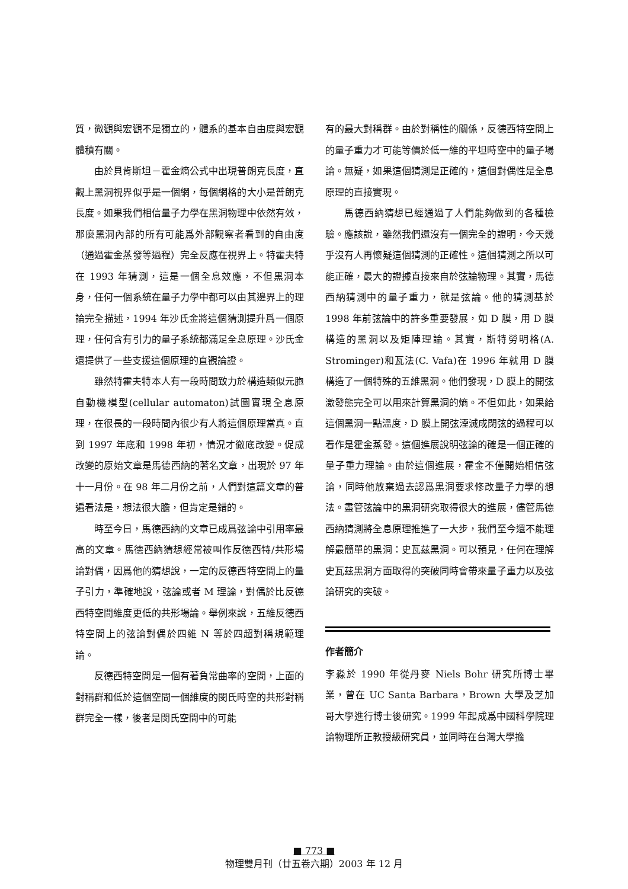質，微觀與宏觀不是獨立的，體系的基本自由度與宏觀體積有關。
由於貝肯斯坦－霍金熵公式中出現普朗克長度，直觀上黑洞視界似乎是一個網，每個網格的大小是普朗克長度。如果我們相信量子力學在黑洞物理中依然有效，那麼黑洞內部的所有可能爲外部觀察者看到的自由度（通過霍金蒸發等過程）完全反應在視界上。特霍夫特在 1993 年猜測，這是一個全息效應，不但黑洞本身，任何一個系統在量子力學中都可以由其邊界上的理論完全描述，1994 年沙氏金將這個猜測提升爲一個原理，任何含有引力的量子系統都滿足全息原理。沙氏金還提供了一些支援這個原理的直觀論證。
雖然特霍夫特本人有一段時間致力於構造類似元胞自動機模型(cellular automaton)試圖實現全息原理，在很長的一段時間內很少有人將這個原理當真。直到 1997 年底和 1998 年初，情況才徹底改變。促成改變的原始文章是馬德西納的著名文章，出現於 97 年十一月份。在 98 年二月份之前，人們對這篇文章的普遍看法是，想法很大膽，但肯定是錯的。
時至今日，馬德西納的文章已成爲弦論中引用率最高的文章。馬德西納猜想經常被叫作反德西特/共形場論對偶，因爲他的猜想說，一定的反德西特空間上的量子引力，準確地說，弦論或者 M 理論，對偶於比反德西特空間維度更低的共形場論。舉例來說，五維反德西特空間上的弦論對偶於四維 N 等於四超對稱規範理論。
反德西特空間是一個有著負常曲率的空間，上面的對稱群和低於這個空間一個維度的閔氏時空的共形對稱群完全一樣，後者是閔氏空間中的可能
有的最大對稱群。由於對稱性的關係，反德西特空間上的量子重力才可能等價於低一維的平坦時空中的量子場論。無疑，如果這個猜測是正確的，這個對偶性是全息原理的直接實現。
馬德西納猜想已經通過了人們能夠做到的各種檢驗。應該說，雖然我們還沒有一個完全的證明，今天幾乎沒有人再懷疑這個猜測的正確性。這個猜測之所以可能正確，最大的證據直接來自於弦論物理。其實，馬德西納猜測中的量子重力，就是弦論。他的猜測基於 1998 年前弦論中的許多重要發展，如 D 膜，用 D 膜構造的黑洞以及矩陣理論。其實，斯特勞明格(A. Strominger)和瓦法(C. Vafa)在 1996 年就用 D 膜構造了一個特殊的五維黑洞。他們發現，D 膜上的開弦激發態完全可以用來計算黑洞的熵。不但如此，如果給這個黑洞一點溫度，D 膜上開弦湮滅成閉弦的過程可以看作是霍金蒸發。這個進展說明弦論的確是一個正確的量子重力理論。由於這個進展，霍金不僅開始相信弦論，同時他放棄過去認爲黑洞要求修改量子力學的想法。盡管弦論中的黑洞研究取得很大的進展，儘管馬德西納猜測將全息原理推進了一大步，我們至今還不能理解最簡單的黑洞：史瓦茲黑洞。可以預見，任何在理解史瓦茲黑洞方面取得的突破同時會帶來量子重力以及弦論研究的突破。
作者簡介
李淼於 1990 年從丹麥 Niels Bohr 研究所博士畢業，曾在 UC Santa Barbara，Brown 大學及芝加哥大學進行博士後研究。1999 年起成爲中國科學院理論物理所正教授級研究員，並同時在台灣大學擔
■ 773 ■
物理雙月刊（廿五卷六期）2003 年 12 月